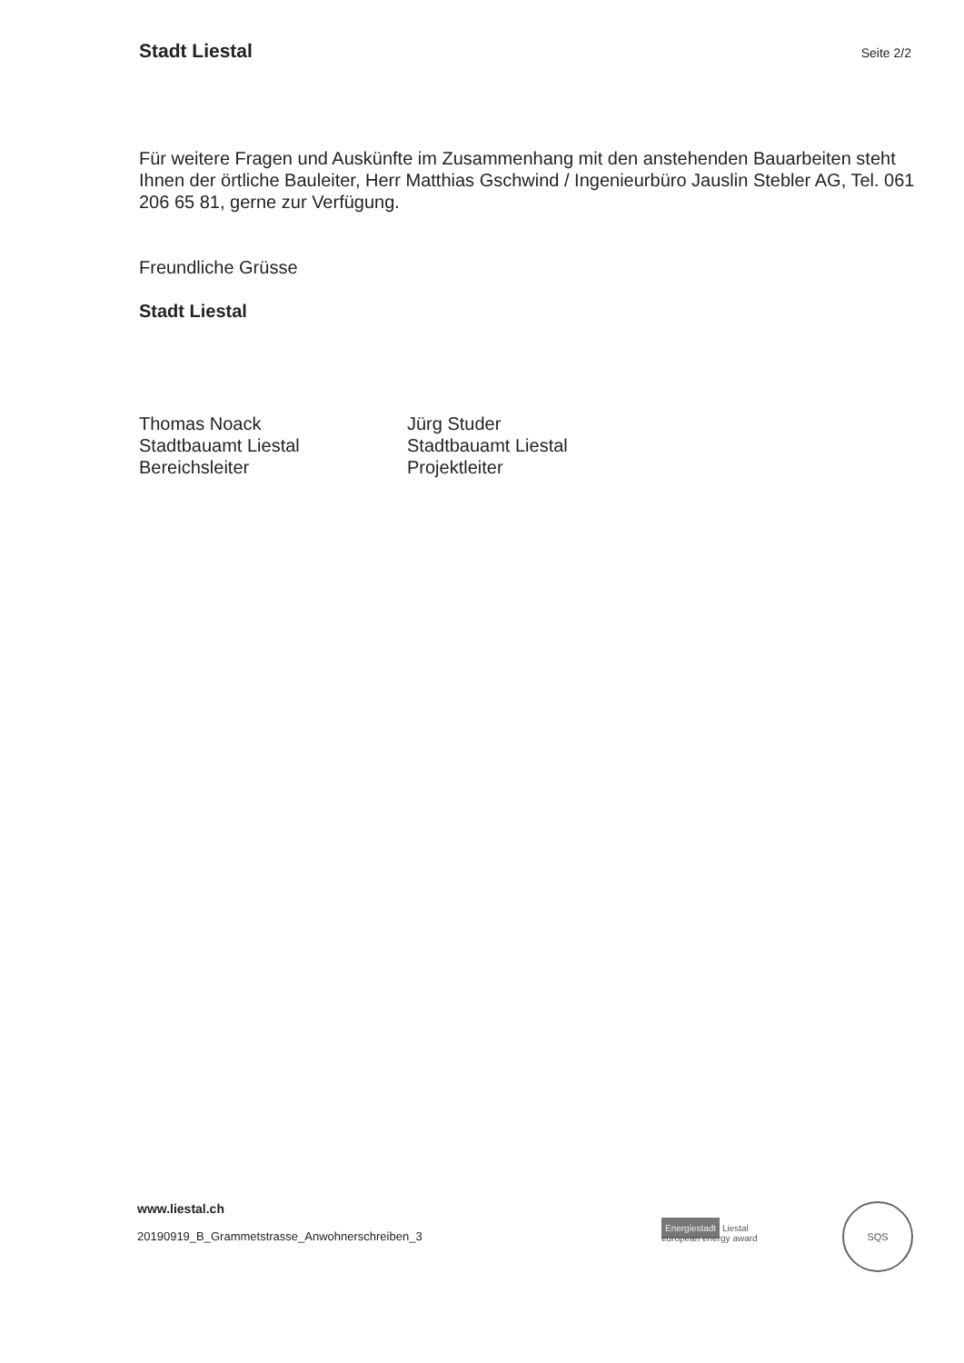Stadt Liestal Seite 2/2
Für weitere Fragen und Auskünfte im Zusammenhang mit den anstehenden Bauarbeiten steht Ihnen der örtliche Bauleiter, Herr Matthias Gschwind / Ingenieurbüro Jauslin Stebler AG, Tel. 061 206 65 81, gerne zur Verfügung.
Freundliche Grüsse
Stadt Liestal
Thomas Noack
Stadtbauamt Liestal
Bereichsleiter
Jürg Studer
Stadtbauamt Liestal
Projektleiter
www.liestal.ch
20190919_B_Grammetstrasse_Anwohnerschreiben_3
Energiestadt Liestal
european energy award
SQS